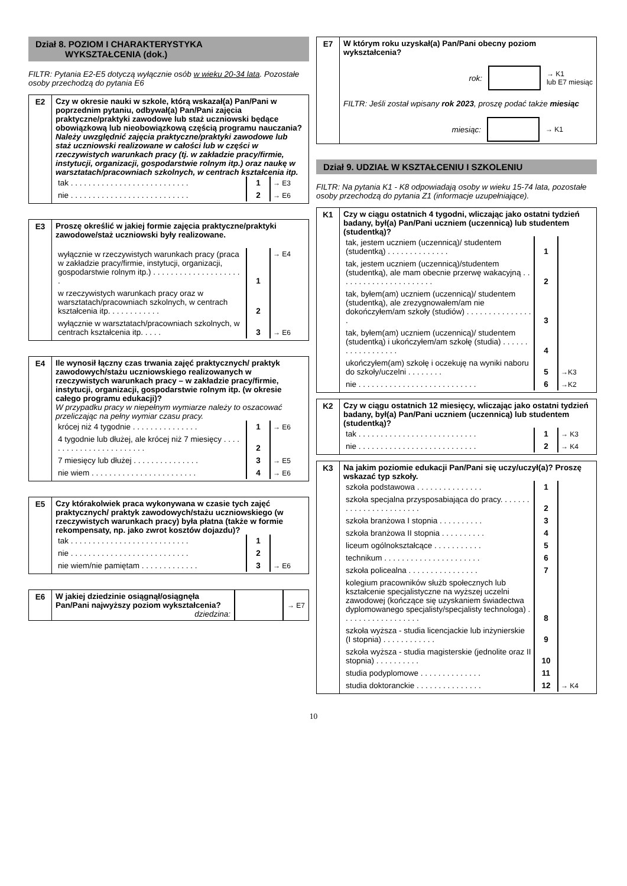Dział 8. POZIOM I CHARAKTERYSTYKA
WYKSZTAŁCENIA (dok.)
FILTR: Pytania E2-E5 dotyczą wyłącznie osób w wieku 20-34 lata. Pozostałe osoby przechodzą do pytania E6
E2 Czy w okresie nauki w szkole, którą wskazał(a) Pan/Pani w poprzednim pytaniu, odbywał(a) Pan/Pani zajęcia praktyczne/praktyki zawodowe lub staż uczniowski będące obowiązkową lub nieobowiązkową częścią programu nauczania? Należy uwzględnić zajęcia praktyczne/praktyki zawodowe lub staż uczniowski realizowane w całości lub w części w rzeczywistych warunkach pracy (tj. w zakładzie pracy/firmie, instytucji, organizacji, gospodarstwie rolnym itp.) oraz naukę w warsztatach/pracowniach szkolnych, w centrach kształcenia itp.
| tak . . . . . . . . . . . . . . . . . . . . . . . . . . . | 1 | → E3 |
| nie . . . . . . . . . . . . . . . . . . . . . . . . . . . | 2 | → E6 |
E3 Proszę określić w jakiej formie zajęcia praktyczne/praktyki zawodowe/staż uczniowski były realizowane.
| wyłącznie w rzeczywistych warunkach pracy (praca w zakładzie pracy/firmie, instytucji, organizacji, gospodarstwie rolnym itp.) . . . . . . . . . . . . . . . . . . . . . | 1 | → E4 |
| w rzeczywistych warunkach pracy oraz w warsztatach/pracowniach szkolnych, w centrach kształcenia itp. . . . . . . . . . . . | 2 | |
| wyłącznie w warsztatach/pracowniach szkolnych, w centrach kształcenia itp. . . . . | 3 | → E6 |
E4 Ile wynosił łączny czas trwania zajęć praktycznych/ praktyk zawodowych/stażu uczniowskiego realizowanych w rzeczywistych warunkach pracy – w zakładzie pracy/firmie, instytucji, organizacji, gospodarstwie rolnym itp. (w okresie całego programu edukacji)?
W przypadku pracy w niepełnym wymiarze należy to oszacować przeliczając na pełny wymiar czasu pracy.
| krócej niż 4 tygodnie . . . . . . . . . . . . . . . | 1 | → E6 |
| 4 tygodnie lub dłużej, ale krócej niż 7 miesięcy . . . . . . . . . . . . . . . . . . . . . . . . | 2 | → E5 |
| 7 miesięcy lub dłużej . . . . . . . . . . . . . . . | 3 | |
| nie wiem . . . . . . . . . . . . . . . . . . . . . . . . | 4 | → E6 |
E5 Czy którakolwiek praca wykonywana w czasie tych zajęć praktycznych/ praktyk zawodowych/stażu uczniowskiego (w rzeczywistych warunkach pracy) była płatna (także w formie rekompensaty, np. jako zwrot kosztów dojazdu)?
| tak . . . . . . . . . . . . . . . . . . . . . . . . . . . | 1 | → E6 |
| nie . . . . . . . . . . . . . . . . . . . . . . . . . . . | 2 | |
| nie wiem/nie pamiętam . . . . . . . . . . . . . | 3 | |
E6 W jakiej dziedzinie osiągnął/osiągnęła Pan/Pani najwyższy poziom wykształcenia?
dziedzina:
→ E7
E7 W którym roku uzyskał(a) Pan/Pani obecny poziom wykształcenia?
rok:
→ K1
lub E7 miesiąc
FILTR: Jeśli został wpisany rok 2023, proszę podać także miesiąc
miesiąc: → K1
Dział 9. UDZIAŁ W KSZTAŁCENIU I SZKOLENIU
FILTR: Na pytania K1 - K8 odpowiadają osoby w wieku 15-74 lata, pozostałe osoby przechodzą do pytania Z1 (informacje uzupełniające).
K1 Czy w ciągu ostatnich 4 tygodni, wliczając jako ostatni tydzień badany, był(a) Pan/Pani uczniem (uczennicą) lub studentem (studentką)?
| tak, jestem uczniem (uczennicą)/ studentem (studentką) . . . . . . . . . . . . . . | 1 | →K3 |
| tak, jestem uczniem (uczennicą)/studentem (studentką), ale mam obecnie przerwę wakacyjną . . . . . . . . . . . . . . . . . . . . . . | 2 | |
| tak, byłem(am) uczniem (uczennicą)/ studentem (studentką), ale zrezygnowałem/am nie dokończyłem/am szkoły (studiów) . . . . . . . . . . . . . . . . | 3 | |
| tak, byłem(am) uczniem (uczennicą)/ studentem (studentką) i ukończyłem/am szkołę (studia) . . . . . . . . . . . . . . . . . . | 4 | |
| ukończyłem(am) szkołę i oczekuję na wyniki naboru do szkoły/uczelni . . . . . . . . | 5 | |
| nie . . . . . . . . . . . . . . . . . . . . . . . . . . . | 6 | →K2 |
K2 Czy w ciągu ostatnich 12 miesięcy, wliczając jako ostatni tydzień badany, był(a) Pan/Pani uczniem (uczennicą) lub studentem (studentką)?
| tak . . . . . . . . . . . . . . . . . . . . . . . . . . . | 1 | → K3 |
| nie . . . . . . . . . . . . . . . . . . . . . . . . . . . | 2 | → K4 |
K3 Na jakim poziomie edukacji Pan/Pani się uczy/uczył(a)? Proszę wskazać typ szkoły.
| szkoła podstawowa . . . . . . . . . . . . . . . | 1 | → K4 |
| szkoła specjalna przysposabiająca do pracy. . . . . . . . . . . . . . . . . . . . . . . . | 2 | |
| szkoła branżowa I stopnia . . . . . . . . . . | 3 | |
| szkoła branżowa II stopnia . . . . . . . . . . | 4 | |
| liceum ogólnokształcące . . . . . . . . . . . | 5 | |
| technikum . . . . . . . . . . . . . . . . . . . . . . | 6 | |
| szkoła policealna . . . . . . . . . . . . . . . . | 7 | |
| kolegium pracowników służb społecznych lub kształcenie specjalistyczne na wyższej uczelni zawodowej (kończące się uzyskaniem świadectwa dyplomowanego specjalisty/specjalisty technologa) . . . . . . . . . . . . . . . . . . | 8 | |
| szkoła wyższa - studia licencjackie lub inżynierskie (I stopnia) . . . . . . . . . . . . | 9 | |
| szkoła wyższa - studia magisterskie (jednolite oraz II stopnia) . . . . . . . . . . | 10 | |
| studia podyplomowe . . . . . . . . . . . . . . | 11 | |
| studia doktoranckie . . . . . . . . . . . . . . . | 12 | |
10